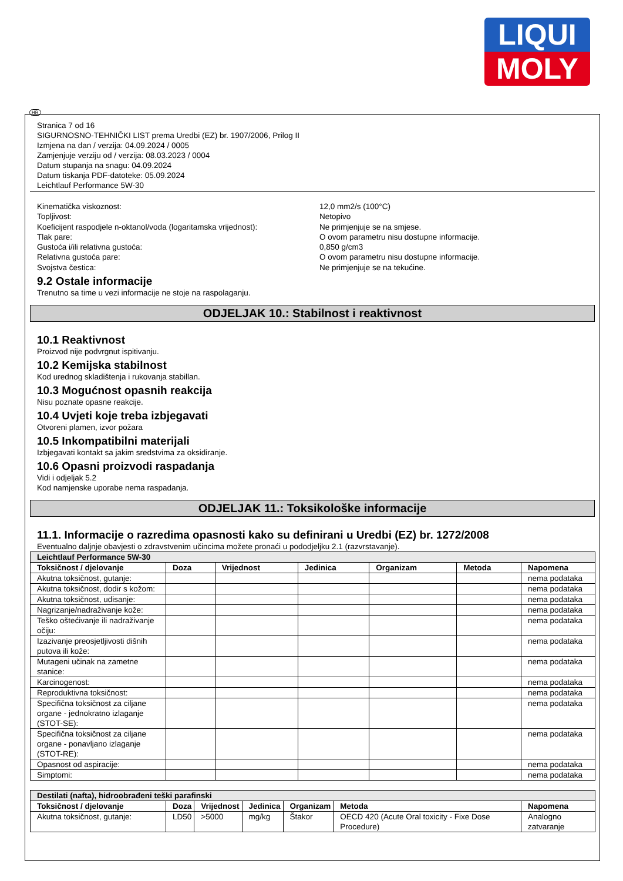LIQUI
MOLY
HR
Stranica 7 od 16
SIGURNOSNO-TEHNIČKI LIST prema Uredbi (EZ) br. 1907/2006, Prilog II
Izmjena na dan / verzija: 04.09.2024 / 0005
Zamjenjuje verziju od / verzija: 08.03.2023 / 0004
Datum stupanja na snagu: 04.09.2024
Datum tiskanja PDF-datoteke: 05.09.2024
Leichtlauf Performance 5W-30
Kinematička viskoznost: 12,0 mm2/s (100°C)
Topljivost: Netopivo
Koeficijent raspodjele n-oktanol/voda (logaritamska vrijednost): Ne primjenjuje se na smjese.
Tlak pare: O ovom parametru nisu dostupne informacije.
Gustoća i/ili relativna gustoća: 0,850 g/cm3
Relativna gustoća pare: O ovom parametru nisu dostupne informacije.
Svojstva čestica: Ne primjenjuje se na tekućine.
9.2 Ostale informacije
Trenutno sa time u vezi informacije ne stoje na raspolaganju.
ODJELJAK 10.: Stabilnost i reaktivnost
10.1 Reaktivnost
Proizvod nije podvrgnut ispitivanju.
10.2 Kemijska stabilnost
Kod urednog skladištenja i rukovanja stabillan.
10.3 Mogućnost opasnih reakcija
Nisu poznate opasne reakcije.
10.4 Uvjeti koje treba izbjegavati
Otvoreni plamen, izvor požara
10.5 Inkompatibilni materijali
Izbjegavati kontakt sa jakim sredstvima za oksidiranje.
10.6 Opasni proizvodi raspadanja
Vidi i odjeljak 5.2
Kod namjenske uporabe nema raspadanja.
ODJELJAK 11.: Toksikološke informacije
11.1. Informacije o razredima opasnosti kako su definirani u Uredbi (EZ) br. 1272/2008
Eventualno daljnje obavjesti o zdravstvenim učincima možete pronaći u pododjeljku 2.1 (razvrstavanje).
| Leichtlauf Performance 5W-30 | | | | | | |
| --- | --- | --- | --- | --- | --- | --- |
| Toksičnost / djelovanje | Doza | Vrijednost | Jedinica | Organizam | Metoda | Napomena |
| Akutna toksičnost, gutanje: | | | | | | nema podataka |
| Akutna toksičnost, dodir s kožom: | | | | | | nema podataka |
| Akutna toksičnost, udisanje: | | | | | | nema podataka |
| Nagrizanje/nadraživanje kože: | | | | | | nema podataka |
| Teško oštećivanje ili nadraživanje očiju: | | | | | | nema podataka |
| Izazivanje preosjetljivosti dišnih putova ili kože: | | | | | | nema podataka |
| Mutageni učinak na zametne stanice: | | | | | | nema podataka |
| Karcinogenost: | | | | | | nema podataka |
| Reproduktivna toksičnost: | | | | | | nema podataka |
| Specifična toksičnost za ciljane organe - jednokratno izlaganje (STOT-SE): | | | | | | nema podataka |
| Specifična toksičnost za ciljane organe - ponavljano izlaganje (STOT-RE): | | | | | | nema podataka |
| Opasnost od aspiracije: | | | | | | nema podataka |
| Simptomi: | | | | | | nema podataka |
| Destilati (nafta), hidroobrađeni teški parafinski | | | | | | |
| --- | --- | --- | --- | --- | --- | --- |
| Toksičnost / djelovanje | Doza | Vrijednost | Jedinica | Organizam | Metoda | Napomena |
| Akutna toksičnost, gutanje: | LD50 | >5000 | mg/kg | Štakor | OECD 420 (Acute Oral toxicity - Fixe Dose Procedure) | Analogno zatvaranje |